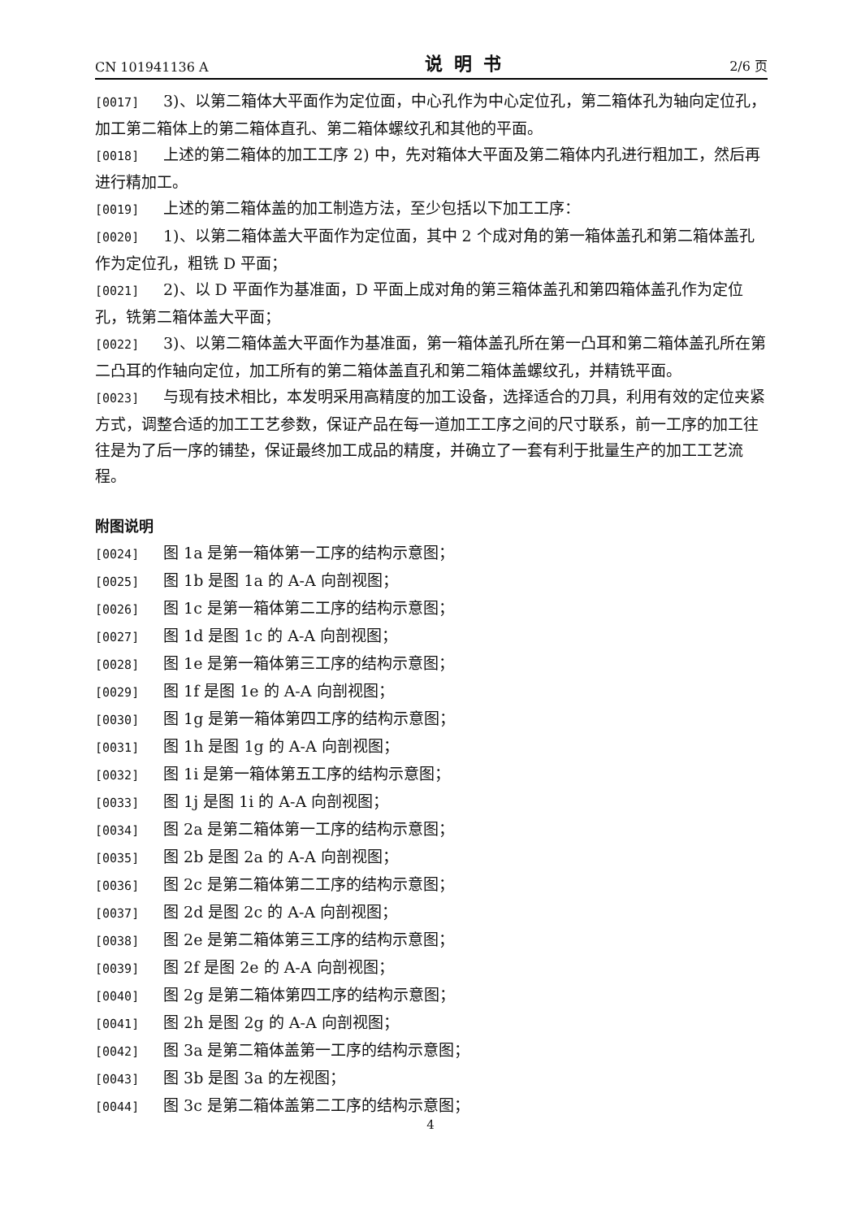CN 101941136 A 说明书 2/6 页
[0017] 3)、以第二箱体大平面作为定位面，中心孔作为中心定位孔，第二箱体孔为轴向定位孔，加工第二箱体上的第二箱体直孔、第二箱体螺纹孔和其他的平面。
[0018] 上述的第二箱体的加工工序 2) 中，先对箱体大平面及第二箱体内孔进行粗加工，然后再进行精加工。
[0019] 上述的第二箱体盖的加工制造方法，至少包括以下加工工序：
[0020] 1)、以第二箱体盖大平面作为定位面，其中 2 个成对角的第一箱体盖孔和第二箱体盖孔作为定位孔，粗铣 D 平面；
[0021] 2)、以 D 平面作为基准面，D 平面上成对角的第三箱体盖孔和第四箱体盖孔作为定位孔，铣第二箱体盖大平面；
[0022] 3)、以第二箱体盖大平面作为基准面，第一箱体盖孔所在第一凸耳和第二箱体盖孔所在第二凸耳的作轴向定位，加工所有的第二箱体盖直孔和第二箱体盖螺纹孔，并精铣平面。
[0023] 与现有技术相比，本发明采用高精度的加工设备，选择适合的刀具，利用有效的定位夹紧方式，调整合适的加工工艺参数，保证产品在每一道加工工序之间的尺寸联系，前一工序的加工往往是为了后一序的铺垫，保证最终加工成品的精度，并确立了一套有利于批量生产的加工工艺流程。
附图说明
[0024] 图 1a 是第一箱体第一工序的结构示意图；
[0025] 图 1b 是图 1a 的 A-A 向剖视图；
[0026] 图 1c 是第一箱体第二工序的结构示意图；
[0027] 图 1d 是图 1c 的 A-A 向剖视图；
[0028] 图 1e 是第一箱体第三工序的结构示意图；
[0029] 图 1f 是图 1e 的 A-A 向剖视图；
[0030] 图 1g 是第一箱体第四工序的结构示意图；
[0031] 图 1h 是图 1g 的 A-A 向剖视图；
[0032] 图 1i 是第一箱体第五工序的结构示意图；
[0033] 图 1j 是图 1i 的 A-A 向剖视图；
[0034] 图 2a 是第二箱体第一工序的结构示意图；
[0035] 图 2b 是图 2a 的 A-A 向剖视图；
[0036] 图 2c 是第二箱体第二工序的结构示意图；
[0037] 图 2d 是图 2c 的 A-A 向剖视图；
[0038] 图 2e 是第二箱体第三工序的结构示意图；
[0039] 图 2f 是图 2e 的 A-A 向剖视图；
[0040] 图 2g 是第二箱体第四工序的结构示意图；
[0041] 图 2h 是图 2g 的 A-A 向剖视图；
[0042] 图 3a 是第二箱体盖第一工序的结构示意图；
[0043] 图 3b 是图 3a 的左视图；
[0044] 图 3c 是第二箱体盖第二工序的结构示意图；
4